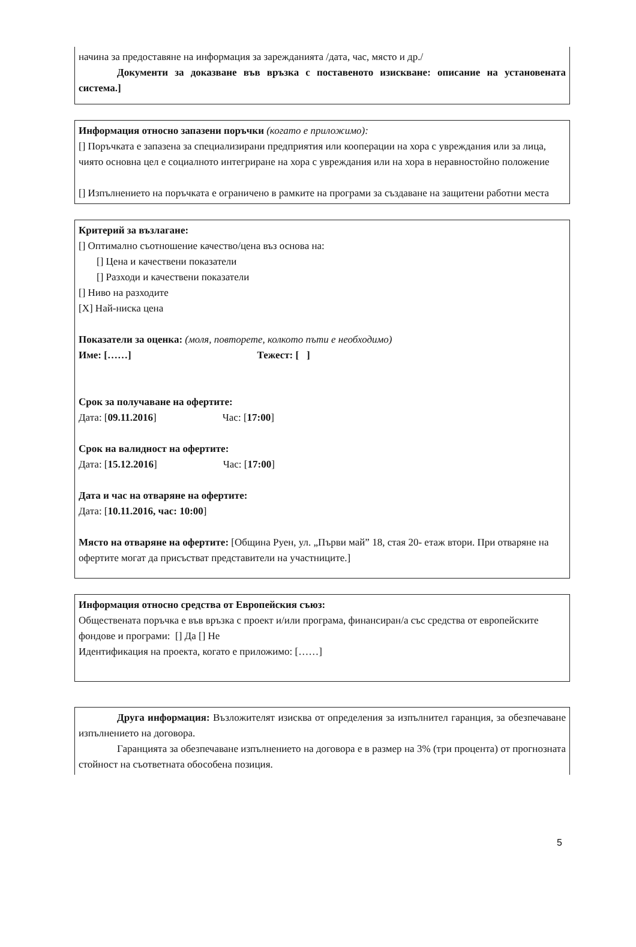начина за предоставяне на информация за зарежданията /дата, час, място и др./
Документи за доказване във връзка с поставеното изискване: описание на установената система.]
Информация относно запазени поръчки (когато е приложимо):
[] Поръчката е запазена за специализирани предприятия или кооперации на хора с увреждания или за лица, чиято основна цел е социалното интегриране на хора с увреждания или на хора в неравностойно положение
[] Изпълнението на поръчката е ограничено в рамките на програми за създаване на защитени работни места
Критерий за възлагане:
[] Оптимално съотношение качество/цена въз основа на:
[] Цена и качествени показатели
[] Разходи и качествени показатели
[] Ниво на разходите
[X] Най-ниска цена
Показатели за оценка: (моля, повторете, колкото пъти е необходимо)
Име: [……] Тежест: [ ]
Срок за получаване на офертите:
Дата: [09.11.2016] Час: [17:00]
Срок на валидност на офертите:
Дата: [15.12.2016] Час: [17:00]
Дата и час на отваряне на офертите:
Дата: [10.11.2016, час: 10:00]
Място на отваряне на офертите: [Община Руен, ул. „Първи май” 18, стая 20- етаж втори. При отваряне на офертите могат да присъстват представители на участниците.]
Информация относно средства от Европейския съюз:
Обществената поръчка е във връзка с проект и/или програма, финансиран/а със средства от европейските фондове и програми: [] Да [] Не
Идентификация на проекта, когато е приложимо: [……]
Друга информация: Възложителят изисква от определения за изпълнител гаранция, за обезпечаване изпълнението на договора.
Гаранцията за обезпечаване изпълнението на договора е в размер на 3% (три процента) от прогнозната стойност на съответната обособена позиция.
5